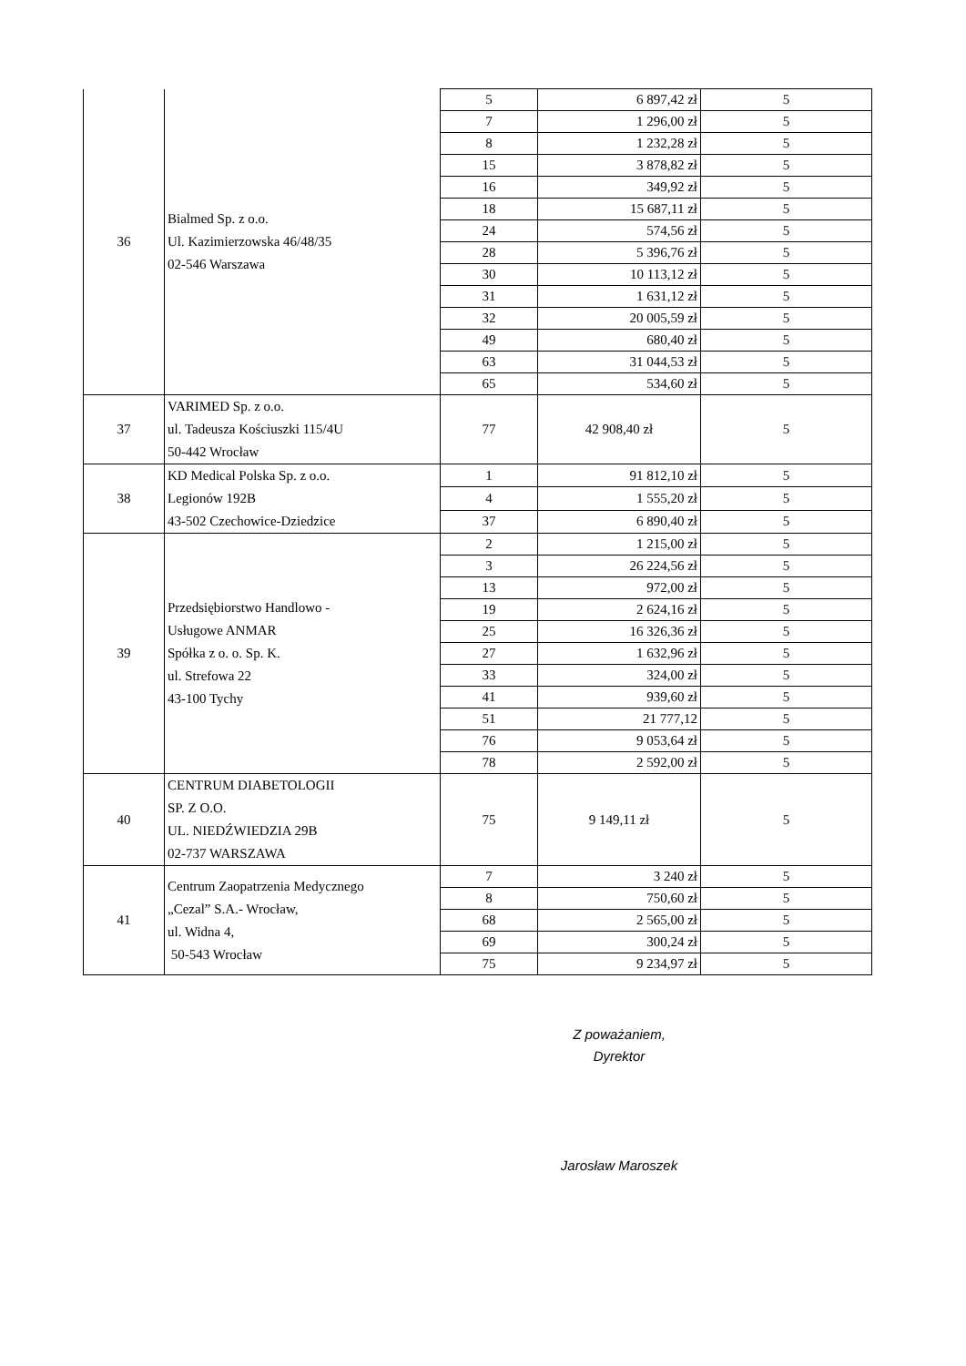| 36 | Bialmed Sp. z o.o. Ul. Kazimierzowska 46/48/35 02-546 Warszawa | 5 | 6 897,42 zł | 5 |
| | | 7 | 1 296,00 zł | 5 |
| | | 8 | 1 232,28 zł | 5 |
| | | 15 | 3 878,82 zł | 5 |
| | | 16 | 349,92 zł | 5 |
| | | 18 | 15 687,11 zł | 5 |
| | | 24 | 574,56 zł | 5 |
| | | 28 | 5 396,76 zł | 5 |
| | | 30 | 10 113,12 zł | 5 |
| | | 31 | 1 631,12 zł | 5 |
| | | 32 | 20 005,59 zł | 5 |
| | | 49 | 680,40 zł | 5 |
| | | 63 | 31 044,53 zł | 5 |
| | | 65 | 534,60 zł | 5 |
| 37 | VARIMED Sp. z o.o. ul. Tadeusza Kościuszki 115/4U 50-442 Wrocław | 77 | 42 908,40 zł | 5 |
| 38 | KD Medical Polska Sp. z o.o. Legionów 192B 43-502 Czechowice-Dziedzice | 1 | 91 812,10 zł | 5 |
| | | 4 | 1 555,20 zł | 5 |
| | | 37 | 6 890,40 zł | 5 |
| 39 | Przedsiębiorstwo Handlowo - Usługowe ANMAR Spółka z o. o. Sp. K. ul. Strefowa 22 43-100 Tychy | 2 | 1 215,00 zł | 5 |
| | | 3 | 26 224,56 zł | 5 |
| | | 13 | 972,00 zł | 5 |
| | | 19 | 2 624,16 zł | 5 |
| | | 25 | 16 326,36 zł | 5 |
| | | 27 | 1 632,96 zł | 5 |
| | | 33 | 324,00 zł | 5 |
| | | 41 | 939,60 zł | 5 |
| | | 51 | 21 777,12 | 5 |
| | | 76 | 9 053,64 zł | 5 |
| | | 78 | 2 592,00 zł | 5 |
| 40 | CENTRUM DIABETOLOGII SP. Z O.O. UL. NIEDŹWIEDZIA 29B 02-737 WARSZAWA | 75 | 9 149,11 zł | 5 |
| 41 | Centrum Zaopatrzenia Medycznego „Cezal” S.A.- Wrocław, ul. Widna 4, 50-543 Wrocław | 7 | 3 240 zł | 5 |
| | | 8 | 750,60 zł | 5 |
| | | 68 | 2 565,00 zł | 5 |
| | | 69 | 300,24 zł | 5 |
| | | 75 | 9 234,97 zł | 5 |
Z poważaniem,
Dyrektor
Jarosław Maroszek